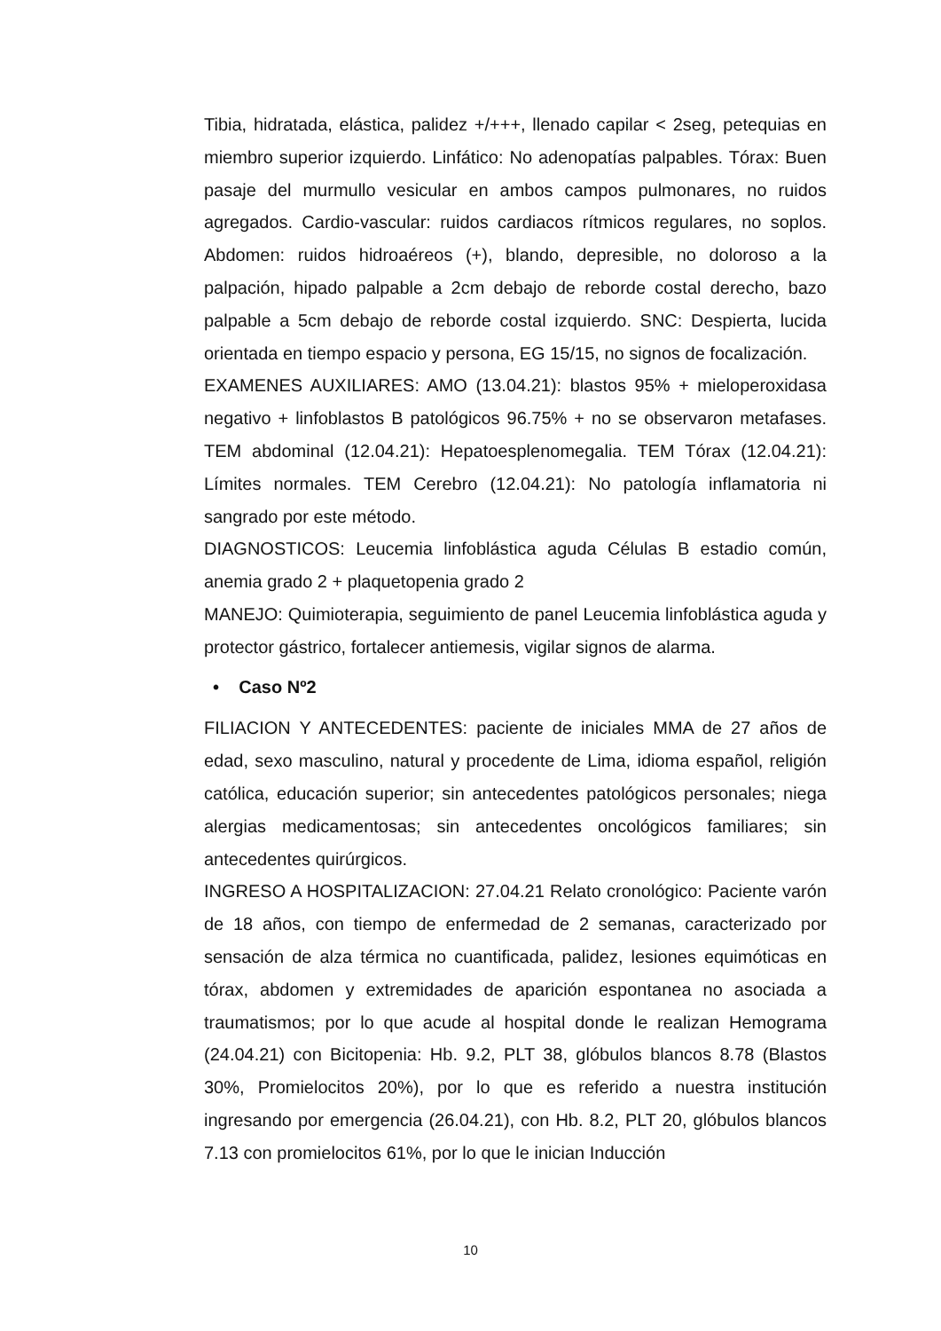Tibia, hidratada, elástica, palidez +/+++, llenado capilar < 2seg, petequias en miembro superior izquierdo. Linfático: No adenopatías palpables. Tórax: Buen pasaje del murmullo vesicular en ambos campos pulmonares, no ruidos agregados. Cardio-vascular: ruidos cardiacos rítmicos regulares, no soplos. Abdomen: ruidos hidroaéreos (+), blando, depresible, no doloroso a la palpación, hipado palpable a 2cm debajo de reborde costal derecho, bazo palpable a 5cm debajo de reborde costal izquierdo. SNC: Despierta, lucida orientada en tiempo espacio y persona, EG 15/15, no signos de focalización.
EXAMENES AUXILIARES: AMO (13.04.21): blastos 95% + mieloperoxidasa negativo + linfoblastos B patológicos 96.75% + no se observaron metafases. TEM abdominal (12.04.21): Hepatoesplenomegalia. TEM Tórax (12.04.21): Límites normales. TEM Cerebro (12.04.21): No patología inflamatoria ni sangrado por este método.
DIAGNOSTICOS: Leucemia linfoblástica aguda Células B estadio común, anemia grado 2 + plaquetopenia grado 2
MANEJO: Quimioterapia, seguimiento de panel Leucemia linfoblástica aguda y protector gástrico, fortalecer antiemesis, vigilar signos de alarma.
• Caso Nº2
FILIACION Y ANTECEDENTES: paciente de iniciales MMA de 27 años de edad, sexo masculino, natural y procedente de Lima, idioma español, religión católica, educación superior; sin antecedentes patológicos personales; niega alergias medicamentosas; sin antecedentes oncológicos familiares; sin antecedentes quirúrgicos.
INGRESO A HOSPITALIZACION: 27.04.21 Relato cronológico: Paciente varón de 18 años, con tiempo de enfermedad de 2 semanas, caracterizado por sensación de alza térmica no cuantificada, palidez, lesiones equimóticas en tórax, abdomen y extremidades de aparición espontanea no asociada a traumatismos; por lo que acude al hospital donde le realizan Hemograma (24.04.21) con Bicitopenia: Hb. 9.2, PLT 38, glóbulos blancos 8.78 (Blastos 30%, Promielocitos 20%), por lo que es referido a nuestra institución ingresando por emergencia (26.04.21), con Hb. 8.2, PLT 20, glóbulos blancos 7.13 con promielocitos 61%, por lo que le inician Inducción
10